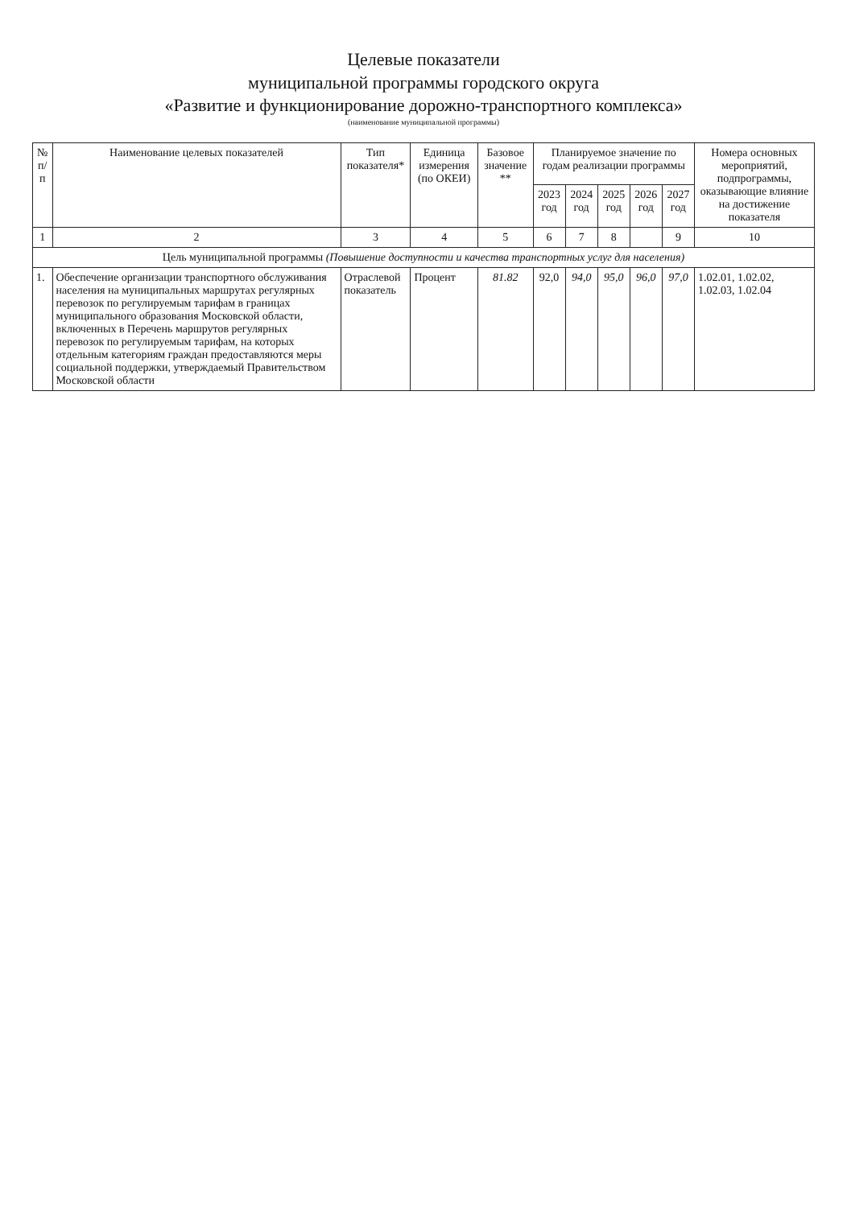Целевые показатели
муниципальной программы городского округа
«Развитие и функционирование дорожно-транспортного комплекса»
(наименование муниципальной программы)
| № п/п | Наименование целевых показателей | Тип показателя* | Единица измерения (по ОКЕИ) | Базовое значение ** | Планируемое значение по годам реализации программы | | | | | Номера основных мероприятий, подпрограммы, оказывающие влияние на достижение показателя |
| --- | --- | --- | --- | --- | --- | --- | --- | --- | --- | --- |
| | | | | | 2023 год | 2024 год | 2025 год | 2026 год | 2027 год | |
| 1 | 2 | 3 | 4 | 5 | 6 | 7 | 8 | | 9 | 10 |
| Цель муниципальной программы (Повышение доступности и качества транспортных услуг для населения) | | | | | | | | | | |
| 1. | Обеспечение организации транспортного обслуживания населения на муниципальных маршрутах регулярных перевозок по регулируемым тарифам в границах муниципального образования Московской области, включенных в Перечень маршрутов регулярных перевозок по регулируемым тарифам, на которых отдельным категориям граждан предоставляются меры социальной поддержки, утверждаемый Правительством Московской области | Отраслевой показатель | Процент | 81.82 | 92,0 | 94,0 | 95,0 | 96,0 | 97,0 | 1.02.01, 1.02.02, 1.02.03, 1.02.04 |